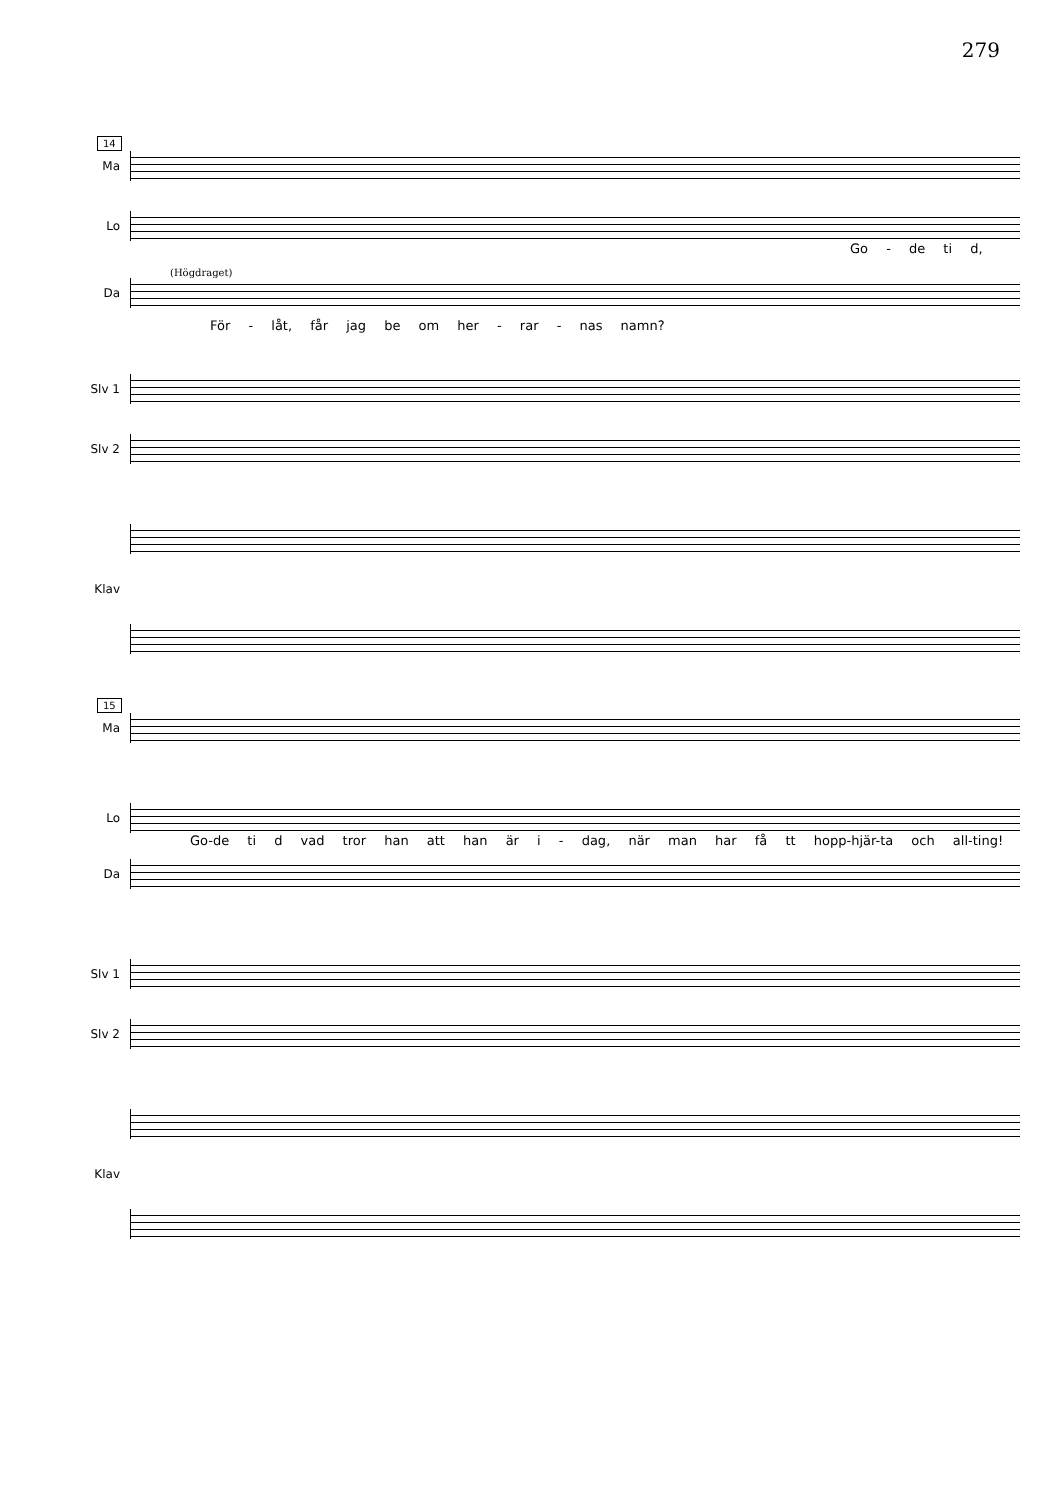279
14
Ma
Lo
Go - de ti d,
(Högdraget)
Da
För - låt, får jag be om her - rar - nas namn?
Slv 1
Slv 2
Klav
15
Ma
Lo
Go-de ti d vad tror han att han är i - dag, när man har få tt hopp-hjär-ta och all-ting!
Da
Slv 1
Slv 2
Klav